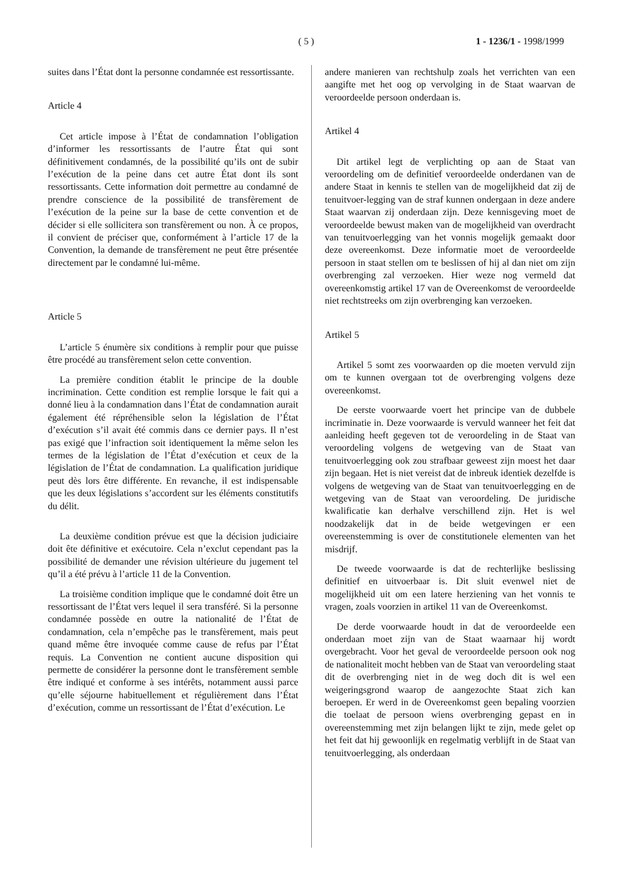( 5 ) 1 - 1236/1 - 1998/1999
suites dans l’État dont la personne condamnée est ressortissante.
Article 4
Cet article impose à l’État de condamnation l’obligation d’informer les ressortissants de l’autre État qui sont définitivement condamnés, de la possibilité qu’ils ont de subir l’exécution de la peine dans cet autre État dont ils sont ressortissants. Cette information doit permettre au condamné de prendre conscience de la possibilité de transfèrement de l’exécution de la peine sur la base de cette convention et de décider si elle sollicitera son transfèrement ou non. À ce propos, il convient de préciser que, conformément à l’article 17 de la Convention, la demande de transfèrement ne peut être présentée directement par le condamné lui-même.
Article 5
L’article 5 énumère six conditions à remplir pour que puisse être procédé au transfèrement selon cette convention.
La première condition établit le principe de la double incrimination. Cette condition est remplie lorsque le fait qui a donné lieu à la condamnation dans l’État de condamnation aurait également été répréhensible selon la législation de l’État d’exécution s’il avait été commis dans ce dernier pays. Il n’est pas exigé que l’infraction soit identiquement la même selon les termes de la législation de l’État d’exécution et ceux de la législation de l’État de condamnation. La qualification juridique peut dès lors être différente. En revanche, il est indispensable que les deux législations s’accordent sur les éléments constitutifs du délit.
La deuxième condition prévue est que la décision judiciaire doit ête définitive et exécutoire. Cela n’exclut cependant pas la possibilité de demander une révision ultérieure du jugement tel qu’il a été prévu à l’article 11 de la Convention.
La troisième condition implique que le condamné doit être un ressortissant de l’État vers lequel il sera transféré. Si la personne condamnée possède en outre la nationalité de l’État de condamnation, cela n’empêche pas le transfèrement, mais peut quand même être invoquée comme cause de refus par l’État requis. La Convention ne contient aucune disposition qui permette de considérer la personne dont le transfèrement semble être indiqué et conforme à ses intérêts, notamment aussi parce qu’elle séjourne habituellement et régulièrement dans l’État d’exécution, comme un ressortissant de l’État d’exécution. Le
andere manieren van rechtshulp zoals het verrichten van een aangifte met het oog op vervolging in de Staat waarvan de veroordeelde persoon onderdaan is.
Artikel 4
Dit artikel legt de verplichting op aan de Staat van veroordeling om de definitief veroordeelde onderdanen van de andere Staat in kennis te stellen van de mogelijkheid dat zij de tenuitvoer-legging van de straf kunnen ondergaan in deze andere Staat waarvan zij onderdaan zijn. Deze kennisgeving moet de veroordeelde bewust maken van de mogelijkheid van overdracht van tenuitvoerlegging van het vonnis mogelijk gemaakt door deze overeenkomst. Deze informatie moet de veroordeelde persoon in staat stellen om te beslissen of hij al dan niet om zijn overbrenging zal verzoeken. Hier weze nog vermeld dat overeenkomstig artikel 17 van de Overeenkomst de veroordeelde niet rechtstreeks om zijn overbrenging kan verzoeken.
Artikel 5
Artikel 5 somt zes voorwaarden op die moeten vervuld zijn om te kunnen overgaan tot de overbrenging volgens deze overeenkomst.
De eerste voorwaarde voert het principe van de dubbele incriminatie in. Deze voorwaarde is vervuld wanneer het feit dat aanleiding heeft gegeven tot de veroordeling in de Staat van veroordeling volgens de wetgeving van de Staat van tenuitvoerlegging ook zou strafbaar geweest zijn moest het daar zijn begaan. Het is niet vereist dat de inbreuk identiek dezelfde is volgens de wetgeving van de Staat van tenuitvoerlegging en de wetgeving van de Staat van veroordeling. De juridische kwalificatie kan derhalve verschillend zijn. Het is wel noodzakelijk dat in de beide wetgevingen er een overeenstemming is over de constitutionele elementen van het misdrijf.
De tweede voorwaarde is dat de rechterlijke beslissing definitief en uitvoerbaar is. Dit sluit evenwel niet de mogelijkheid uit om een latere herziening van het vonnis te vragen, zoals voorzien in artikel 11 van de Overeenkomst.
De derde voorwaarde houdt in dat de veroordeelde een onderdaan moet zijn van de Staat waarnaar hij wordt overgebracht. Voor het geval de veroordeelde persoon ook nog de nationaliteit mocht hebben van de Staat van veroordeling staat dit de overbrenging niet in de weg doch dit is wel een weigeringsgrond waarop de aangezochte Staat zich kan beroepen. Er werd in de Overeenkomst geen bepaling voorzien die toelaat de persoon wiens overbrenging gepast en in overeenstemming met zijn belangen lijkt te zijn, mede gelet op het feit dat hij gewoonlijk en regelmatig verblijft in de Staat van tenuitvoerlegging, als onderdaan